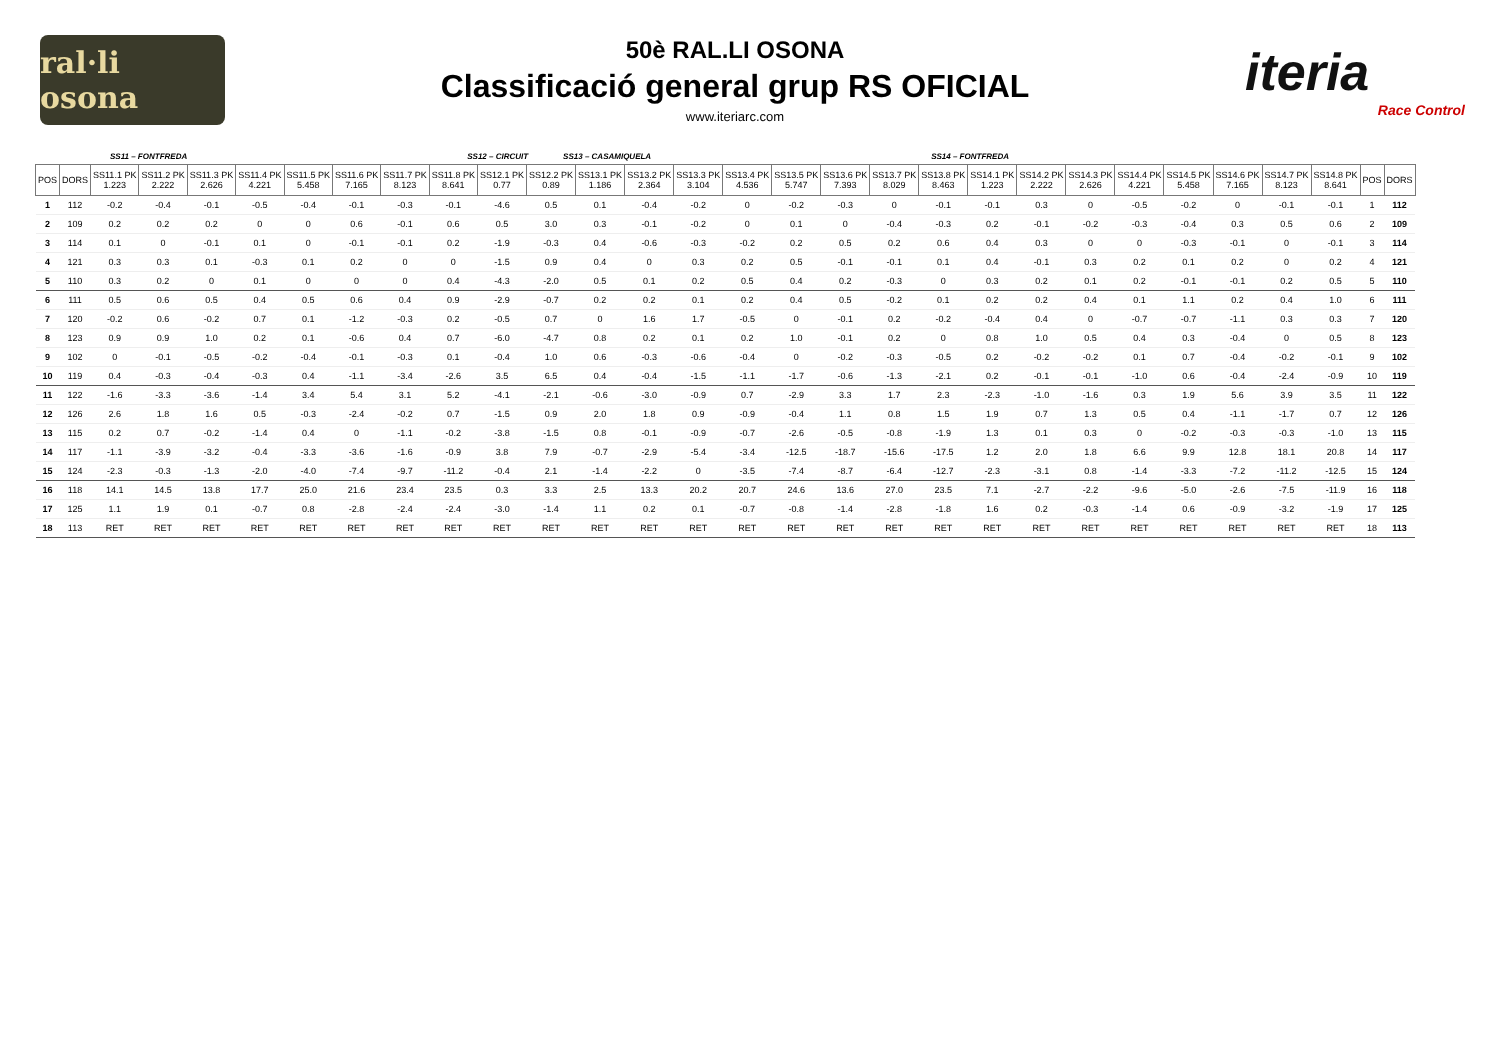ral·li osona
50è RAL.LI OSONA
Classificació general grup RS OFICIAL
www.iteriarc.com
iteria
Race Control
SS11 – FONTFREDA SS12 – CIRCUIT SS13 – CASAMIQUELA SS14 – FONTFREDA
| POS | DORS | SS11.1 PK 1.223 | SS11.2 PK 2.222 | SS11.3 PK 2.626 | SS11.4 PK 4.221 | SS11.5 PK 5.458 | SS11.6 PK 7.165 | SS11.7 PK 8.123 | SS11.8 PK 8.641 | SS12.1 PK 0.77 | SS12.2 PK 0.89 | SS13.1 PK 1.186 | SS13.2 PK 2.364 | SS13.3 PK 3.104 | SS13.4 PK 4.536 | SS13.5 PK 5.747 | SS13.6 PK 7.393 | SS13.7 PK 8.029 | SS13.8 PK 8.463 | SS14.1 PK 1.223 | SS14.2 PK 2.222 | SS14.3 PK 2.626 | SS14.4 PK 4.221 | SS14.5 PK 5.458 | SS14.6 PK 7.165 | SS14.7 PK 8.123 | SS14.8 PK 8.641 | POS | DORS |
| --- | --- | --- | --- | --- | --- | --- | --- | --- | --- | --- | --- | --- | --- | --- | --- | --- | --- | --- | --- | --- | --- | --- | --- | --- | --- | --- | --- | --- | --- |
| 1 | 112 | -0.2 | -0.4 | -0.1 | -0.5 | -0.4 | -0.1 | -0.3 | -0.1 | -4.6 | 0.5 | 0.1 | -0.4 | -0.2 | 0 | -0.2 | -0.3 | 0 | -0.1 | -0.1 | 0.3 | 0 | -0.5 | -0.2 | 0 | -0.1 | -0.1 | 1 | 112 |
| 2 | 109 | 0.2 | 0.2 | 0.2 | 0 | 0 | 0.6 | -0.1 | 0.6 | 0.5 | 3.0 | 0.3 | -0.1 | -0.2 | 0 | 0.1 | 0 | -0.4 | -0.3 | 0.2 | -0.1 | -0.2 | -0.3 | -0.4 | 0.3 | 0.5 | 0.6 | 2 | 109 |
| 3 | 114 | 0.1 | 0 | -0.1 | 0.1 | 0 | -0.1 | -0.1 | 0.2 | -1.9 | -0.3 | 0.4 | -0.6 | -0.3 | -0.2 | 0.2 | 0.5 | 0.2 | 0.6 | 0.4 | 0.3 | 0 | 0 | -0.3 | -0.1 | 0 | -0.1 | 3 | 114 |
| 4 | 121 | 0.3 | 0.3 | 0.1 | -0.3 | 0.1 | 0.2 | 0 | 0 | -1.5 | 0.9 | 0.4 | 0 | 0.3 | 0.2 | 0.5 | -0.1 | -0.1 | 0.1 | 0.4 | -0.1 | 0.3 | 0.2 | 0.1 | 0.2 | 0 | 0.2 | 4 | 121 |
| 5 | 110 | 0.3 | 0.2 | 0 | 0.1 | 0 | 0 | 0 | 0.4 | -4.3 | -2.0 | 0.5 | 0.1 | 0.2 | 0.5 | 0.4 | 0.2 | -0.3 | 0 | 0.3 | 0.2 | 0.1 | 0.2 | -0.1 | -0.1 | 0.2 | 0.5 | 5 | 110 |
| 6 | 111 | 0.5 | 0.6 | 0.5 | 0.4 | 0.5 | 0.6 | 0.4 | 0.9 | -2.9 | -0.7 | 0.2 | 0.2 | 0.1 | 0.2 | 0.4 | 0.5 | -0.2 | 0.1 | 0.2 | 0.2 | 0.4 | 0.1 | 1.1 | 0.2 | 0.4 | 1.0 | 6 | 111 |
| 7 | 120 | -0.2 | 0.6 | -0.2 | 0.7 | 0.1 | -1.2 | -0.3 | 0.2 | -0.5 | 0.7 | 0 | 1.6 | 1.7 | -0.5 | 0 | -0.1 | 0.2 | -0.2 | -0.4 | 0.4 | 0 | -0.7 | -0.7 | -1.1 | 0.3 | 0.3 | 7 | 120 |
| 8 | 123 | 0.9 | 0.9 | 1.0 | 0.2 | 0.1 | -0.6 | 0.4 | 0.7 | -6.0 | -4.7 | 0.8 | 0.2 | 0.1 | 0.2 | 1.0 | -0.1 | 0.2 | 0 | 0.8 | 1.0 | 0.5 | 0.4 | 0.3 | -0.4 | 0 | 0.5 | 8 | 123 |
| 9 | 102 | 0 | -0.1 | -0.5 | -0.2 | -0.4 | -0.1 | -0.3 | 0.1 | -0.4 | 1.0 | 0.6 | -0.3 | -0.6 | -0.4 | 0 | -0.2 | -0.3 | -0.5 | 0.2 | -0.2 | -0.2 | 0.1 | 0.7 | -0.4 | -0.2 | -0.1 | 9 | 102 |
| 10 | 119 | 0.4 | -0.3 | -0.4 | -0.3 | 0.4 | -1.1 | -3.4 | -2.6 | 3.5 | 6.5 | 0.4 | -0.4 | -1.5 | -1.1 | -1.7 | -0.6 | -1.3 | -2.1 | 0.2 | -0.1 | -0.1 | -1.0 | 0.6 | -0.4 | -2.4 | -0.9 | 10 | 119 |
| 11 | 122 | -1.6 | -3.3 | -3.6 | -1.4 | 3.4 | 5.4 | 3.1 | 5.2 | -4.1 | -2.1 | -0.6 | -3.0 | -0.9 | 0.7 | -2.9 | 3.3 | 1.7 | 2.3 | -2.3 | -1.0 | -1.6 | 0.3 | 1.9 | 5.6 | 3.9 | 3.5 | 11 | 122 |
| 12 | 126 | 2.6 | 1.8 | 1.6 | 0.5 | -0.3 | -2.4 | -0.2 | 0.7 | -1.5 | 0.9 | 2.0 | 1.8 | 0.9 | -0.9 | -0.4 | 1.1 | 0.8 | 1.5 | 1.9 | 0.7 | 1.3 | 0.5 | 0.4 | -1.1 | -1.7 | 0.7 | 12 | 126 |
| 13 | 115 | 0.2 | 0.7 | -0.2 | -1.4 | 0.4 | 0 | -1.1 | -0.2 | -3.8 | -1.5 | 0.8 | -0.1 | -0.9 | -0.7 | -2.6 | -0.5 | -0.8 | -1.9 | 1.3 | 0.1 | 0.3 | 0 | -0.2 | -0.3 | -0.3 | -1.0 | 13 | 115 |
| 14 | 117 | -1.1 | -3.9 | -3.2 | -0.4 | -3.3 | -3.6 | -1.6 | -0.9 | 3.8 | 7.9 | -0.7 | -2.9 | -5.4 | -3.4 | -12.5 | -18.7 | -15.6 | -17.5 | 1.2 | 2.0 | 1.8 | 6.6 | 9.9 | 12.8 | 18.1 | 20.8 | 14 | 117 |
| 15 | 124 | -2.3 | -0.3 | -1.3 | -2.0 | -4.0 | -7.4 | -9.7 | -11.2 | -0.4 | 2.1 | -1.4 | -2.2 | 0 | -3.5 | -7.4 | -8.7 | -6.4 | -12.7 | -2.3 | -3.1 | 0.8 | -1.4 | -3.3 | -7.2 | -11.2 | -12.5 | 15 | 124 |
| 16 | 118 | 14.1 | 14.5 | 13.8 | 17.7 | 25.0 | 21.6 | 23.4 | 23.5 | 0.3 | 3.3 | 2.5 | 13.3 | 20.2 | 20.7 | 24.6 | 13.6 | 27.0 | 23.5 | 7.1 | -2.7 | -2.2 | -9.6 | -5.0 | -2.6 | -7.5 | -11.9 | 16 | 118 |
| 17 | 125 | 1.1 | 1.9 | 0.1 | -0.7 | 0.8 | -2.8 | -2.4 | -2.4 | -3.0 | -1.4 | 1.1 | 0.2 | 0.1 | -0.7 | -0.8 | -1.4 | -2.8 | -1.8 | 1.6 | 0.2 | -0.3 | -1.4 | 0.6 | -0.9 | -3.2 | -1.9 | 17 | 125 |
| 18 | 113 | RET | RET | RET | RET | RET | RET | RET | RET | RET | RET | RET | RET | RET | RET | RET | RET | RET | RET | RET | RET | RET | RET | RET | RET | RET | RET | 18 | 113 |